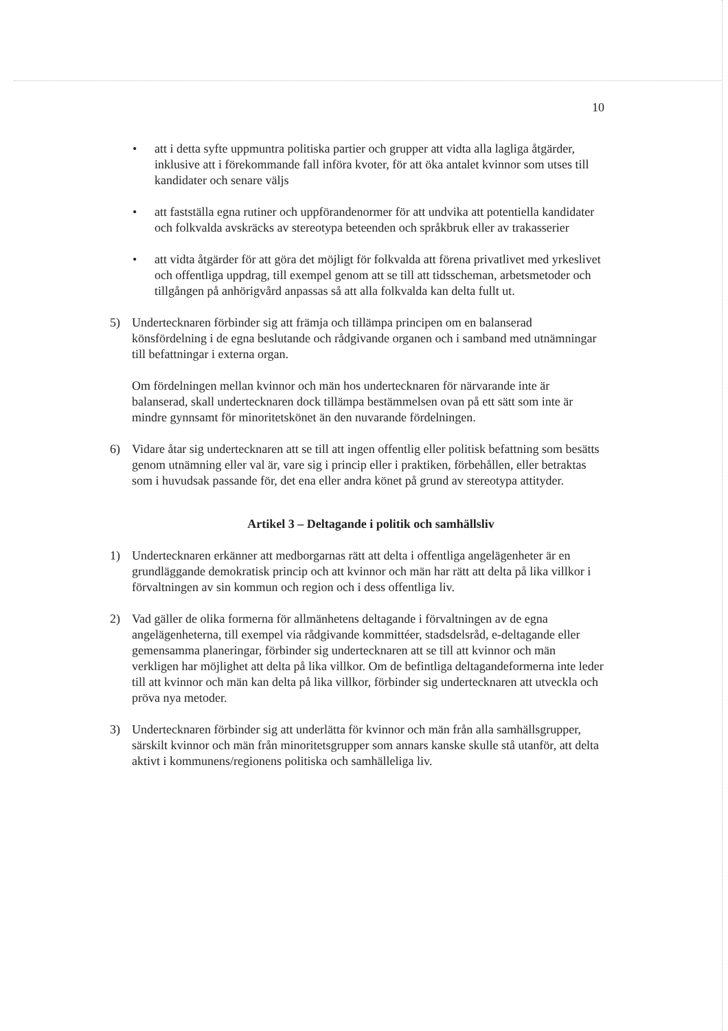10
• att i detta syfte uppmuntra politiska partier och grupper att vidta alla lagliga åtgärder, inklusive att i förekommande fall införa kvoter, för att öka antalet kvinnor som utses till kandidater och senare väljs
• att fastställa egna rutiner och uppförandenormer för att undvika att potentiella kandidater och folkvalda avskräcks av stereotypa beteenden och språkbruk eller av trakasserier
• att vidta åtgärder för att göra det möjligt för folkvalda att förena privatlivet med yrkeslivet och offentliga uppdrag, till exempel genom att se till att tidsscheman, arbetsmetoder och tillgången på anhörigvård anpassas så att alla folkvalda kan delta fullt ut.
5) Undertecknaren förbinder sig att främja och tillämpa principen om en balanserad könsfördelning i de egna beslutande och rådgivande organen och i samband med utnämningar till befattningar i externa organ.
Om fördelningen mellan kvinnor och män hos undertecknaren för närvarande inte är balanserad, skall undertecknaren dock tillämpa bestämmelsen ovan på ett sätt som inte är mindre gynnsamt för minoritetskönet än den nuvarande fördelningen.
6) Vidare åtar sig undertecknaren att se till att ingen offentlig eller politisk befattning som besätts genom utnämning eller val är, vare sig i princip eller i praktiken, förbehållen, eller betraktas som i huvudsak passande för, det ena eller andra könet på grund av stereotypa attityder.
Artikel 3 – Deltagande i politik och samhällsliv
1) Undertecknaren erkänner att medborgarnas rätt att delta i offentliga angelägenheter är en grundläggande demokratisk princip och att kvinnor och män har rätt att delta på lika villkor i förvaltningen av sin kommun och region och i dess offentliga liv.
2) Vad gäller de olika formerna för allmänhetens deltagande i förvaltningen av de egna angelägenheterna, till exempel via rådgivande kommittéer, stadsdelsråd, e-deltagande eller gemensamma planeringar, förbinder sig undertecknaren att se till att kvinnor och män verkligen har möjlighet att delta på lika villkor. Om de befintliga deltagandeformerna inte leder till att kvinnor och män kan delta på lika villkor, förbinder sig undertecknaren att utveckla och pröva nya metoder.
3) Undertecknaren förbinder sig att underlätta för kvinnor och män från alla samhällsgrupper, särskilt kvinnor och män från minoritetsgrupper som annars kanske skulle stå utanför, att delta aktivt i kommunens/regionens politiska och samhälleliga liv.